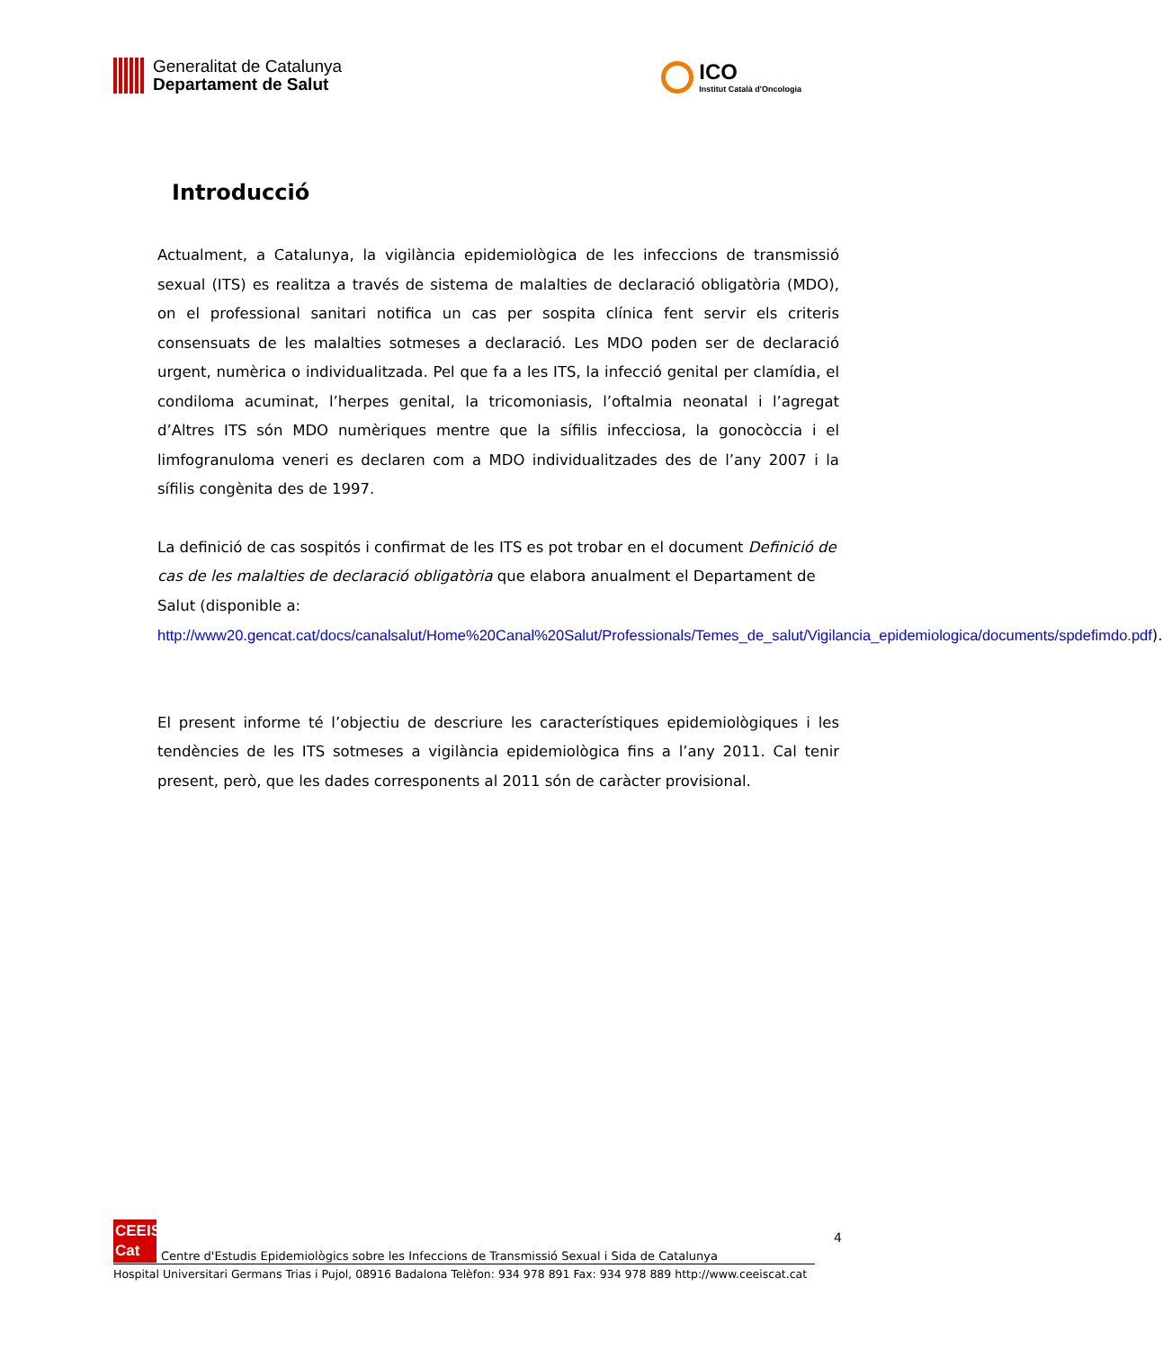Generalitat de Catalunya
Departament de Salut
ICO
Institut Català d'Oncologia
Introducció
Actualment, a Catalunya, la vigilància epidemiològica de les infeccions de transmissió sexual (ITS) es realitza a través de sistema de malalties de declaració obligatòria (MDO), on el professional sanitari notifica un cas per sospita clínica fent servir els criteris consensuats de les malalties sotmeses a declaració. Les MDO poden ser de declaració urgent, numèrica o individualitzada. Pel que fa a les ITS, la infecció genital per clamídia, el condiloma acuminat, l’herpes genital, la tricomoniasis, l’oftalmia neonatal i l’agregat d’Altres ITS són MDO numèriques mentre que la sífilis infecciosa, la gonocòccia i el limfogranuloma veneri es declaren com a MDO individualitzades des de l’any 2007 i la sífilis congènita des de 1997.
La definició de cas sospitós i confirmat de les ITS es pot trobar en el document Definició de cas de les malalties de declaració obligatòria que elabora anualment el Departament de Salut (disponible a: http://www20.gencat.cat/docs/canalsalut/Home%20Canal%20Salut/Professionals/Temes_de_salut/Vigilancia_epidemiologica/documents/spdefimdo.pdf).
El present informe té l’objectiu de descriure les característiques epidemiològiques i les tendències de les ITS sotmeses a vigilància epidemiològica fins a l’any 2011. Cal tenir present, però, que les dades corresponents al 2011 són de caràcter provisional.
4
CEEIS
Cat
Centre d'Estudis Epidemiològics sobre les Infeccions de Transmissió Sexual i Sida de Catalunya
Hospital Universitari Germans Trias i Pujol, 08916 Badalona Telèfon: 934 978 891 Fax: 934 978 889 http://www.ceeiscat.cat